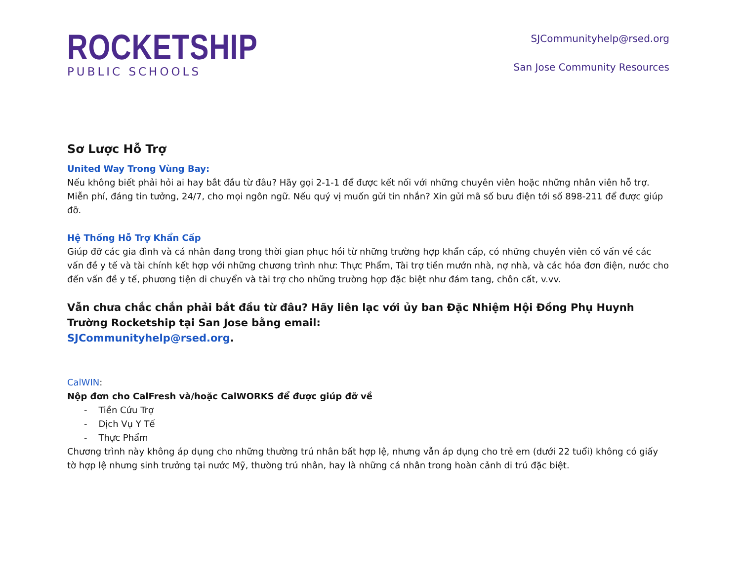ROCKETSHIP
PUBLIC SCHOOLS
SJCommunityhelp@rsed.org
San Jose Community Resources
Sơ Lược Hỗ Trợ
United Way Trong Vùng Bay:
Nếu không biết phải hỏi ai hay bắt đầu từ đâu? Hãy gọi 2-1-1 để được kết nối với những chuyên viên hoặc những nhân viên hỗ trợ. Miễn phí, đáng tin tưởng, 24/7, cho mọi ngôn ngữ. Nếu quý vị muốn gửi tin nhắn? Xin gửi mã số bưu điện tới số 898-211 để được giúp đỡ.
Hệ Thống Hỗ Trợ Khẩn Cấp
Giúp đỡ các gia đình và cá nhân đang trong thời gian phục hồi từ những trường hợp khẩn cấp, có những chuyên viên cố vấn về các vấn đề y tế và tài chính kết hợp với những chương trình như: Thực Phẩm, Tài trợ tiền mướn nhà, nợ nhà, và các hóa đơn điện, nước cho đến vấn đề y tế, phương tiện di chuyển và tài trợ cho những trường hợp đặc biệt như đám tang, chôn cất, v.vv.
Vẫn chưa chắc chắn phải bắt đầu từ đâu? Hãy liên lạc với ủy ban Đặc Nhiệm Hội Đồng Phụ Huynh Trường Rocketship tại San Jose bằng email:
SJCommunityhelp@rsed.org.
CalWIN:
Nộp đơn cho CalFresh và/hoặc CalWORKS để được giúp đỡ về
- Tiền Cứu Trợ
- Dịch Vụ Y Tế
- Thực Phẩm
Chương trình này không áp dụng cho những thường trú nhân bất hợp lệ, nhưng vẫn áp dụng cho trẻ em (dưới 22 tuổi) không có giấy tờ hợp lệ nhưng sinh trưởng tại nước Mỹ, thường trú nhân, hay là những cá nhân trong hoàn cảnh di trú đặc biệt.